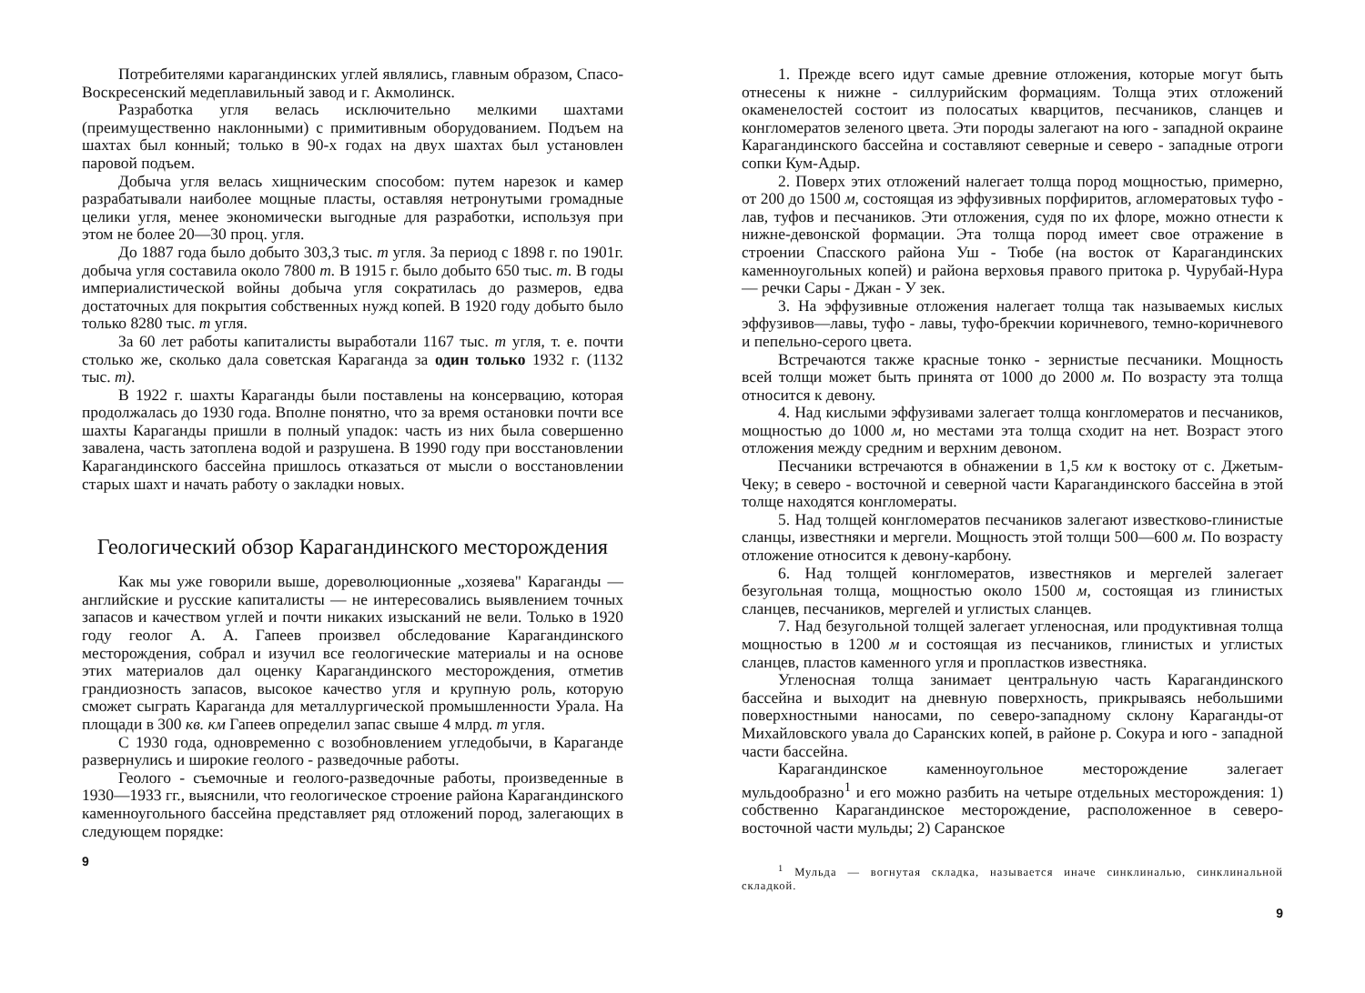Потребителями карагандинских углей являлись, главным образом, Спасо-Воскресенский медеплавильный завод и г. Акмолинск.
Разработка угля велась исключительно мелкими шахтами (преимущественно наклонными) с примитивным оборудованием. Подъем на шахтах был конный; только в 90-х годах на двух шахтах был установлен паровой подъем.
Добыча угля велась хищническим способом: путем нарезок и камер разрабатывали наиболее мощные пласты, оставляя нетронутыми громадные целики угля, менее экономически выгодные для разработки, используя при этом не более 20—30 проц. угля.
До 1887 года было добыто 303,3 тыс. т угля. За период с 1898 г. по 1901г. добыча угля составила около 7800 т. В 1915 г. было добыто 650 тыс. т. В годы империалистической войны добыча угля сократилась до размеров, едва достаточных для покрытия собственных нужд копей. В 1920 году добыто было только 8280 тыс. т угля.
За 60 лет работы капиталисты выработали 1167 тыс. т угля, т. е. почти столько же, сколько дала советская Караганда за один только 1932 г. (1132 тыс. т).
В 1922 г. шахты Караганды были поставлены на консервацию, которая продолжалась до 1930 года. Вполне понятно, что за время остановки почти все шахты Караганды пришли в полный упадок: часть из них была совершенно завалена, часть затоплена водой и разрушена. В 1990 году при восстановлении Карагандинского бассейна пришлось отказаться от мысли о восстановлении старых шахт и начать работу о закладки новых.
Геологический обзор Карагандинского месторождения
Как мы уже говорили выше, дореволюционные „хозяева" Караганды — английские и русские капиталисты — не интересовались выявлением точных запасов и качеством углей и почти никаких изысканий не вели. Только в 1920 году геолог А. А. Гапеев произвел обследование Карагандинского месторождения, собрал и изучил все геологические материалы и на основе этих материалов дал оценку Карагандинского месторождения, отметив грандиозность запасов, высокое качество угля и крупную роль, которую сможет сыграть Караганда для металлургической промышленности Урала. На площади в 300 кв. км Гапеев определил запас свыше 4 млрд. т угля.
С 1930 года, одновременно с возобновлением угледобычи, в Караганде развернулись и широкие геолого - разведочные работы.
Геолого - съемочные и геолого-разведочные работы, произведенные в 1930—1933 гг., выяснили, что геологическое строение района Карагандинского каменноугольного бассейна представляет ряд отложений пород, залегающих в следующем порядке:
9
1. Прежде всего идут самые древние отложения, которые могут быть отнесены к нижне - силлурийским формациям. Толща этих отложений окаменелостей состоит из полосатых кварцитов, песчаников, сланцев и конгломератов зеленого цвета. Эти породы залегают на юго - западной окраине Карагандинского бассейна и составляют северные и северо - западные отроги сопки Кум-Адыр.
2. Поверх этих отложений налегает толща пород мощностью, примерно, от 200 до 1500 м, состоящая из эффузивных порфиритов, агломератовых туфо - лав, туфов и песчаников. Эти отложения, судя по их флоре, можно отнести к нижне-девонской формации. Эта толща пород имеет свое отражение в строении Спасского района Уш - Тюбе (на восток от Карагандинских каменноугольных копей) и района верховья правого притока р. Чурубай-Нура — речки Сары - Джан - У зек.
3. На эффузивные отложения налегает толща так называемых кислых эффузивов—лавы, туфо - лавы, туфо-брекчии коричневого, темно-коричневого и пепельно-серого цвета.
Встречаются также красные тонко - зернистые песчаники. Мощность всей толщи может быть принята от 1000 до 2000 м. По возрасту эта толща относится к девону.
4. Над кислыми эффузивами залегает толща конгломератов и песчаников, мощностью до 1000 м, но местами эта толща сходит на нет. Возраст этого отложения между средним и верхним девоном.
Песчаники встречаются в обнажении в 1,5 км к востоку от с. Джетым-Чеку; в северо - восточной и северной части Карагандинского бассейна в этой толще находятся конгломераты.
5. Над толщей конгломератов песчаников залегают известково-глинистые сланцы, известняки и мергели. Мощность этой толщи 500—600 м. По возрасту отложение относится к девону-карбону.
6. Над толщей конгломератов, известняков и мергелей залегает безугольная толща, мощностью около 1500 м, состоящая из глинистых сланцев, песчаников, мергелей и углистых сланцев.
7. Над безугольной толщей залегает угленосная, или продуктивная толща мощностью в 1200 м и состоящая из песчаников, глинистых и углистых сланцев, пластов каменного угля и пропластков известняка.
Угленосная толща занимает центральную часть Карагандинского бассейна и выходит на дневную поверхность, прикрываясь небольшими поверхностными наносами, по северо-западному склону Караганды-от Михайловского увала до Саранских копей, в районе р. Сокура и юго - западной части бассейна.
Карагандинское каменноугольное месторождение залегает мульдообразно<sup>1</sup> и его можно разбить на четыре отдельных месторождения: 1) собственно Карагандинское месторождение, расположенное в северо-восточной части мульды; 2) Саранское
<sup>1</sup> Мульда — вогнутая складка, называется иначе синклиналью, синклинальной складкой.
9